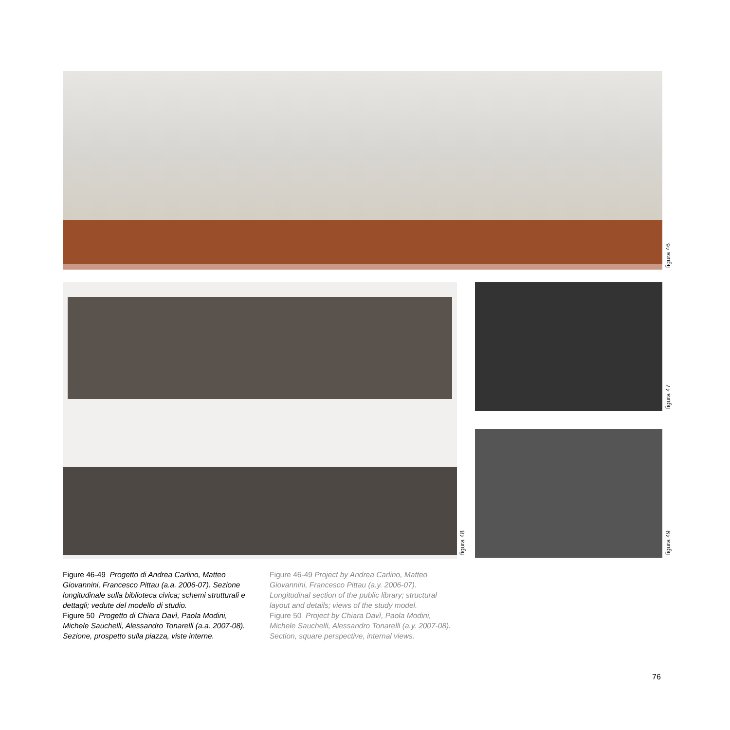figura 46
figura 48
figura 47
figura 49
Figure 46-49 Progetto di Andrea Carlino, Matteo Giovannini, Francesco Pittau (a.a. 2006-07). Sezione longitudinale sulla biblioteca civica; schemi strutturali e dettagli; vedute del modello di studio.
Figure 50 Progetto di Chiara Davì, Paola Modini, Michele Sauchelli, Alessandro Tonarelli (a.a. 2007-08). Sezione, prospetto sulla piazza, viste interne.
Figure 46-49 Project by Andrea Carlino, Matteo Giovannini, Francesco Pittau (a.y. 2006-07). Longitudinal section of the public library; structural layout and details; views of the study model.
Figure 50 Project by Chiara Davì, Paola Modini, Michele Sauchelli, Alessandro Tonarelli (a.y. 2007-08). Section, square perspective, internal views.
76